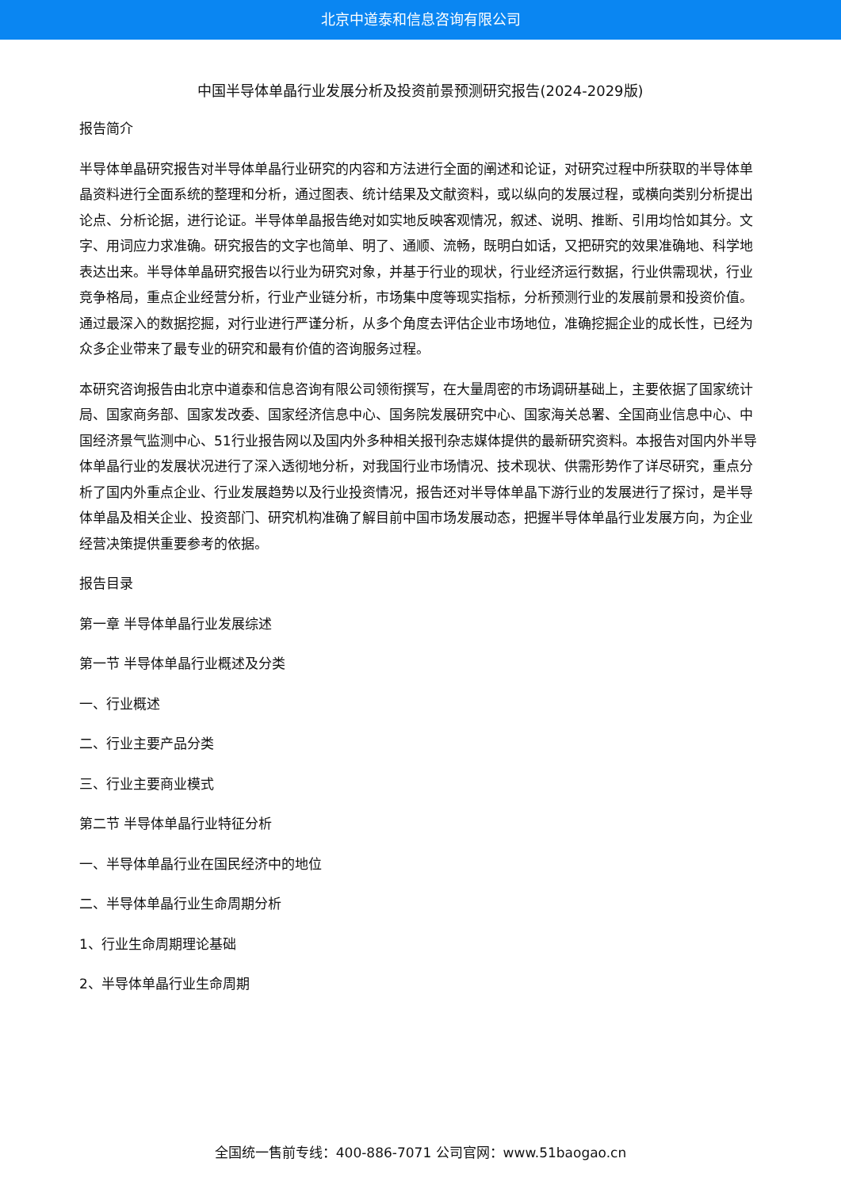北京中道泰和信息咨询有限公司
中国半导体单晶行业发展分析及投资前景预测研究报告(2024-2029版)
报告简介
半导体单晶研究报告对半导体单晶行业研究的内容和方法进行全面的阐述和论证，对研究过程中所获取的半导体单晶资料进行全面系统的整理和分析，通过图表、统计结果及文献资料，或以纵向的发展过程，或横向类别分析提出论点、分析论据，进行论证。半导体单晶报告绝对如实地反映客观情况，叙述、说明、推断、引用均恰如其分。文字、用词应力求准确。研究报告的文字也简单、明了、通顺、流畅，既明白如话，又把研究的效果准确地、科学地表达出来。半导体单晶研究报告以行业为研究对象，并基于行业的现状，行业经济运行数据，行业供需现状，行业竞争格局，重点企业经营分析，行业产业链分析，市场集中度等现实指标，分析预测行业的发展前景和投资价值。通过最深入的数据挖掘，对行业进行严谨分析，从多个角度去评估企业市场地位，准确挖掘企业的成长性，已经为众多企业带来了最专业的研究和最有价值的咨询服务过程。
本研究咨询报告由北京中道泰和信息咨询有限公司领衔撰写，在大量周密的市场调研基础上，主要依据了国家统计局、国家商务部、国家发改委、国家经济信息中心、国务院发展研究中心、国家海关总署、全国商业信息中心、中国经济景气监测中心、51行业报告网以及国内外多种相关报刊杂志媒体提供的最新研究资料。本报告对国内外半导体单晶行业的发展状况进行了深入透彻地分析，对我国行业市场情况、技术现状、供需形势作了详尽研究，重点分析了国内外重点企业、行业发展趋势以及行业投资情况，报告还对半导体单晶下游行业的发展进行了探讨，是半导体单晶及相关企业、投资部门、研究机构准确了解目前中国市场发展动态，把握半导体单晶行业发展方向，为企业经营决策提供重要参考的依据。
报告目录
第一章 半导体单晶行业发展综述
第一节 半导体单晶行业概述及分类
一、行业概述
二、行业主要产品分类
三、行业主要商业模式
第二节 半导体单晶行业特征分析
一、半导体单晶行业在国民经济中的地位
二、半导体单晶行业生命周期分析
1、行业生命周期理论基础
2、半导体单晶行业生命周期
全国统一售前专线：400-886-7071 公司官网：www.51baogao.cn